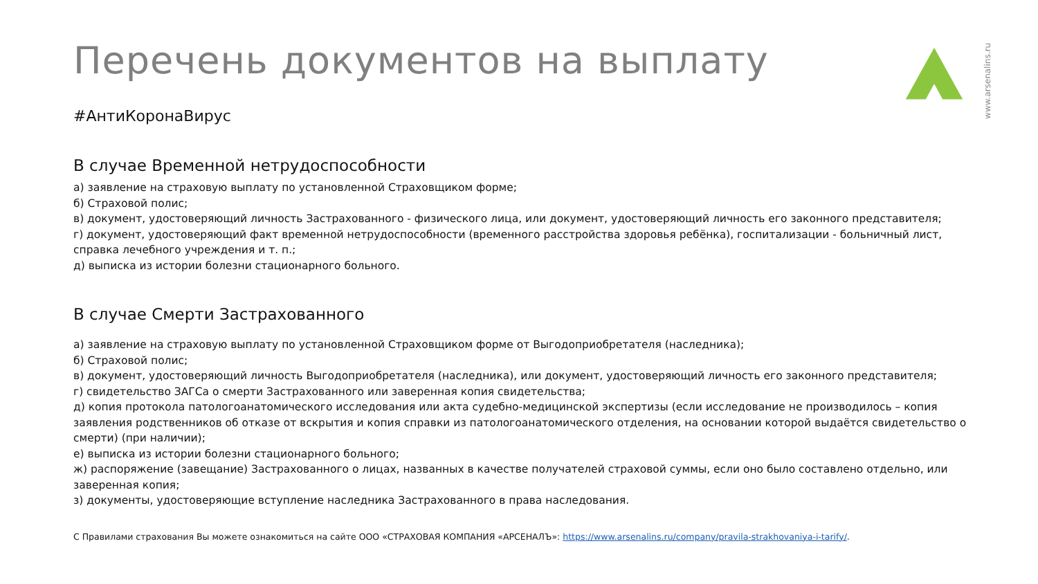Перечень документов на выплату
#АнтиКоронаВирус
В случае Временной нетрудоспособности
а) заявление на страховую выплату по установленной Страховщиком форме;
б) Страховой полис;
в) документ, удостоверяющий личность Застрахованного - физического лица, или документ, удостоверяющий личность его законного представителя;
г) документ, удостоверяющий факт временной нетрудоспособности (временного расстройства здоровья ребёнка), госпитализации - больничный лист, справка лечебного учреждения и т. п.;
д) выписка из истории болезни стационарного больного.
В случае Смерти Застрахованного
а) заявление на страховую выплату по установленной Страховщиком форме от Выгодоприобретателя (наследника);
б) Страховой полис;
в) документ, удостоверяющий личность Выгодоприобретателя (наследника), или документ, удостоверяющий личность его законного представителя;
г) свидетельство ЗАГСа о смерти Застрахованного или заверенная копия свидетельства;
д) копия протокола патологоанатомического исследования или акта судебно-медицинской экспертизы (если исследование не производилось – копия заявления родственников об отказе от вскрытия и копия справки из патологоанатомического отделения, на основании которой выдаётся свидетельство о смерти) (при наличии);
е) выписка из истории болезни стационарного больного;
ж) распоряжение (завещание) Застрахованного о лицах, названных в качестве получателей страховой суммы, если оно было составлено отдельно, или заверенная копия;
з) документы, удостоверяющие вступление наследника Застрахованного в права наследования.
С Правилами страхования Вы можете ознакомиться на сайте ООО «СТРАХОВАЯ КОМПАНИЯ «АРСЕНАЛЪ»: https://www.arsenalins.ru/company/pravila-strakhovaniya-i-tarify/.
www.arsenalins.ru